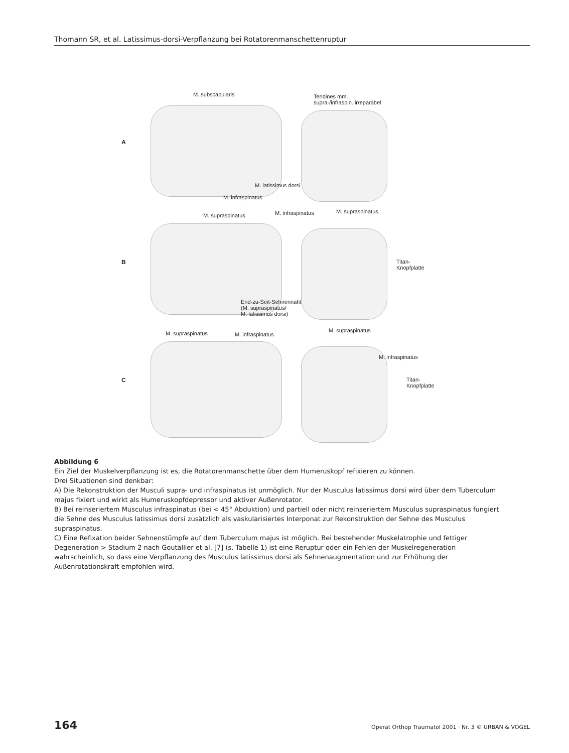Thomann SR, et al. Latissimus-dorsi-Verpflanzung bei Rotatorenmanschettenruptur
A
M. subscapularis Tendines mm.
supra-/infraspin. irreparabel
M. latissimus dorsi
M. infraspinatus
B
M. supraspinatus M. infraspinatus M. supraspinatus
Titan-
Knopfplatte
End-zu-Seit-Sehnennaht
(M. supraspinatus/
M. latissimus dorsi)
C
M. supraspinatus M. infraspinatus
M. supraspinatus
M. infraspinatus
Titan-
Knopfplatte
Abbildung 6
Ein Ziel der Muskelverpflanzung ist es, die Rotatorenmanschette über dem Humeruskopf refixieren zu können.
Drei Situationen sind denkbar:
A) Die Rekonstruktion der Musculi supra- und infraspinatus ist unmöglich. Nur der Musculus latissimus dorsi wird über dem Tuberculum majus fixiert und wirkt als Humeruskopfdepressor und aktiver Außenrotator.
B) Bei reinseriertem Musculus infraspinatus (bei < 45° Abduktion) und partiell oder nicht reinseriertem Musculus supraspinatus fungiert die Sehne des Musculus latissimus dorsi zusätzlich als vaskularisiertes Interponat zur Rekonstruktion der Sehne des Musculus supraspinatus.
C) Eine Refixation beider Sehnenstümpfe auf dem Tuberculum majus ist möglich. Bei bestehender Muskelatrophie und fettiger Degeneration > Stadium 2 nach Goutallier et al. [7] (s. Tabelle 1) ist eine Reruptur oder ein Fehlen der Muskelregeneration wahrscheinlich, so dass eine Verpflanzung des Musculus latissimus dorsi als Sehnenaugmentation und zur Erhöhung der Außenrotationskraft empfohlen wird.
164 Operat Orthop Traumatol 2001 · Nr. 3 © URBAN & VOGEL